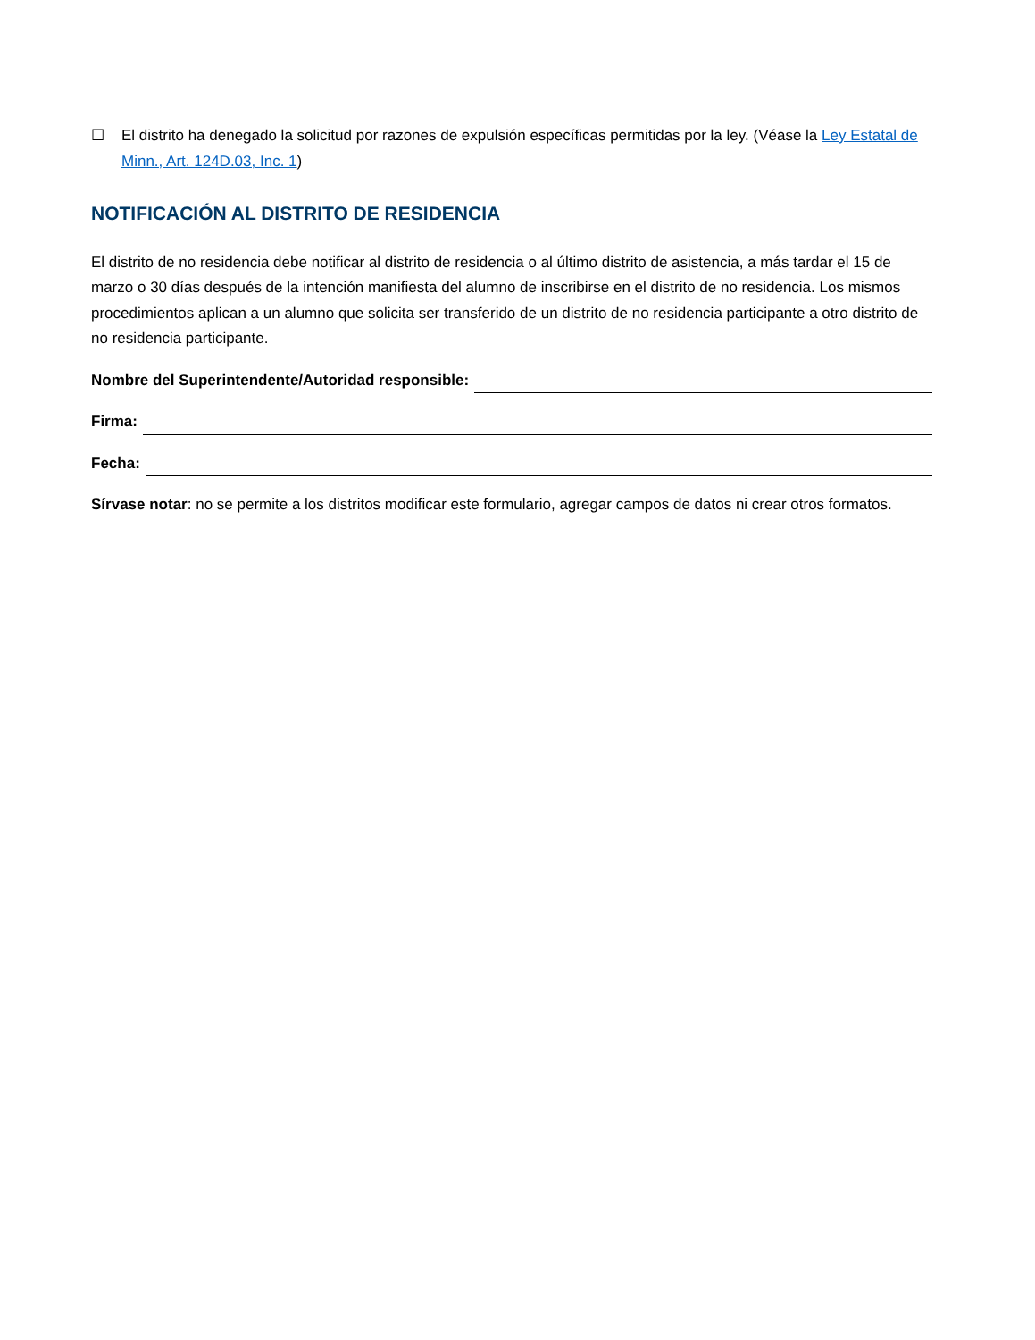☐ El distrito ha denegado la solicitud por razones de expulsión específicas permitidas por la ley. (Véase la Ley Estatal de Minn., Art. 124D.03, Inc. 1)
NOTIFICACIÓN AL DISTRITO DE RESIDENCIA
El distrito de no residencia debe notificar al distrito de residencia o al último distrito de asistencia, a más tardar el 15 de marzo o 30 días después de la intención manifiesta del alumno de inscribirse en el distrito de no residencia. Los mismos procedimientos aplican a un alumno que solicita ser transferido de un distrito de no residencia participante a otro distrito de no residencia participante.
Nombre del Superintendente/Autoridad responsible:
Firma:
Fecha:
Sírvase notar: no se permite a los distritos modificar este formulario, agregar campos de datos ni crear otros formatos.